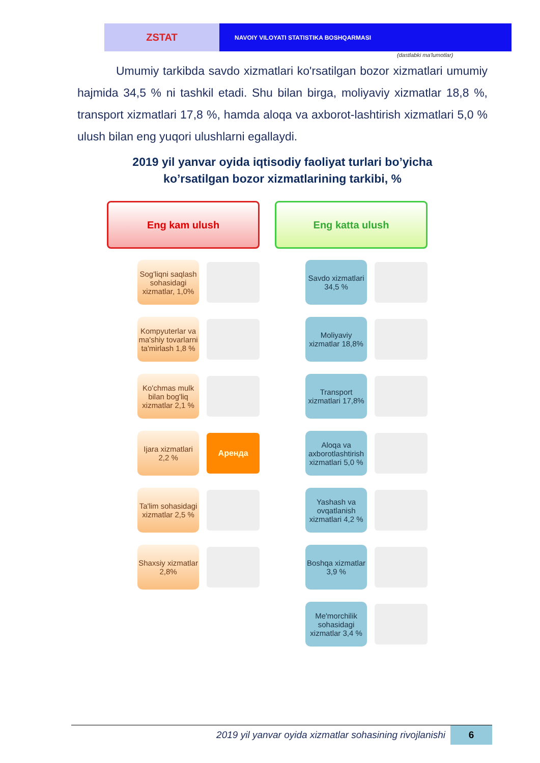ZSTAT
NAVOIY VILOYATI STATISTIKA BOSHQARMASI
(dastlabki ma'lumotlar)
Umumiy tarkibda savdo xizmatlari ko'rsatilgan bozor xizmatlari umumiy hajmida 34,5 % ni tashkil etadi. Shu bilan birga, moliyaviy xizmatlar 18,8 %, transport xizmatlari 17,8 %, hamda aloqa va axborot-lashtirish xizmatlari 5,0 % ulush bilan eng yuqori ulushlarni egallaydi.
2019 yil yanvar oyida iqtisodiy faoliyat turlari bo’yicha
ko’rsatilgan bozor xizmatlarining tarkibi, %
Eng kam ulush
Sog'liqni saqlash sohasidagi xizmatlar, 1,0%
Kompyuterlar va ma'shiy tovarlarni ta'mirlash 1,8 %
Ko'chmas mulk bilan bog'liq xizmatlar 2,1 %
Ijara xizmatlari 2,2 %
Аренда
Ta'lim sohasidagi xizmatlar 2,5 %
Shaxsiy xizmatlar 2,8%
Eng katta ulush
Savdo xizmatlari 34,5 %
Moliyaviy xizmatlar 18,8%
Transport xizmatlari 17,8%
Aloqa va axborotlashtirish xizmatlari 5,0 %
Yashash va ovqatlanish xizmatlari 4,2 %
Boshqa xizmatlar 3,9 %
Me'morchilik sohasidagi xizmatlar 3,4 %
2019 yil yanvar oyida xizmatlar sohasining rivojlanishi 6